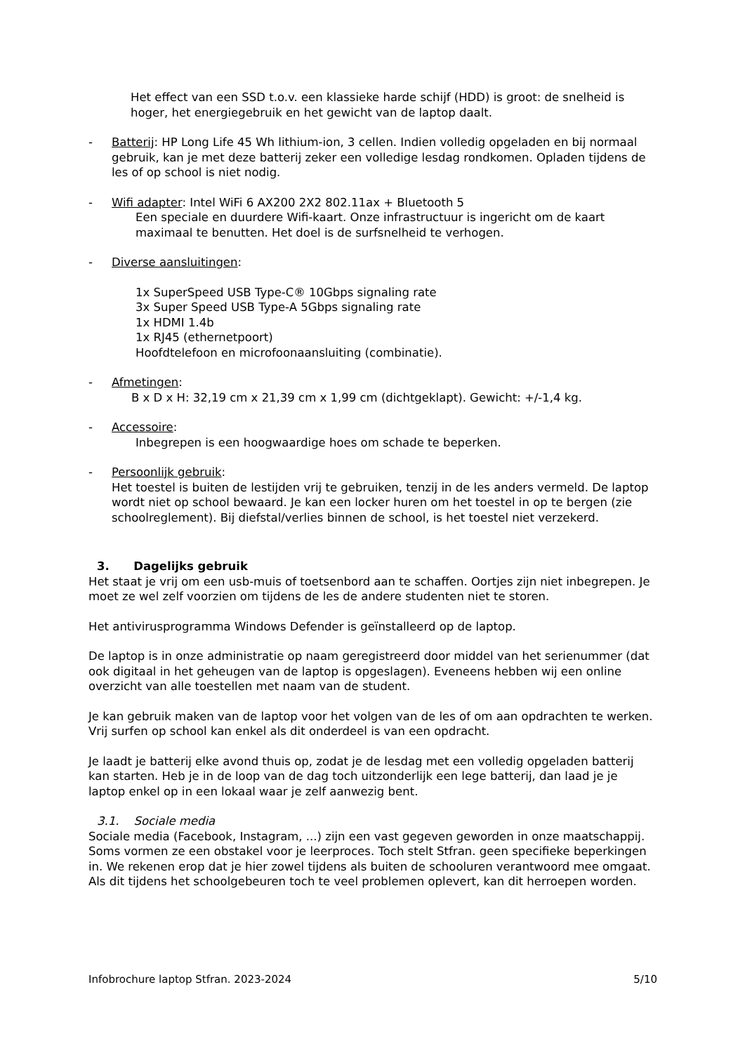Het effect van een SSD t.o.v. een klassieke harde schijf (HDD) is groot: de snelheid is hoger, het energiegebruik en het gewicht van de laptop daalt.
- Batterij: HP Long Life 45 Wh lithium-ion, 3 cellen. Indien volledig opgeladen en bij normaal gebruik, kan je met deze batterij zeker een volledige lesdag rondkomen. Opladen tijdens de les of op school is niet nodig.
- Wifi adapter: Intel WiFi 6 AX200 2X2 802.11ax + Bluetooth 5
Een speciale en duurdere Wifi-kaart. Onze infrastructuur is ingericht om de kaart maximaal te benutten. Het doel is de surfsnelheid te verhogen.
- Diverse aansluitingen:
1x SuperSpeed USB Type-C® 10Gbps signaling rate
3x Super Speed USB Type-A 5Gbps signaling rate
1x HDMI 1.4b
1x RJ45 (ethernetpoort)
Hoofdtelefoon en microfoonaansluiting (combinatie).
- Afmetingen:
B x D x H: 32,19 cm x 21,39 cm x 1,99 cm (dichtgeklapt). Gewicht: +/-1,4 kg.
- Accessoire:
Inbegrepen is een hoogwaardige hoes om schade te beperken.
- Persoonlijk gebruik:
Het toestel is buiten de lestijden vrij te gebruiken, tenzij in de les anders vermeld. De laptop wordt niet op school bewaard. Je kan een locker huren om het toestel in op te bergen (zie schoolreglement). Bij diefstal/verlies binnen de school, is het toestel niet verzekerd.
3. Dagelijks gebruik
Het staat je vrij om een usb-muis of toetsenbord aan te schaffen. Oortjes zijn niet inbegrepen. Je moet ze wel zelf voorzien om tijdens de les de andere studenten niet te storen.
Het antivirusprogramma Windows Defender is geïnstalleerd op de laptop.
De laptop is in onze administratie op naam geregistreerd door middel van het serienummer (dat ook digitaal in het geheugen van de laptop is opgeslagen). Eveneens hebben wij een online overzicht van alle toestellen met naam van de student.
Je kan gebruik maken van de laptop voor het volgen van de les of om aan opdrachten te werken. Vrij surfen op school kan enkel als dit onderdeel is van een opdracht.
Je laadt je batterij elke avond thuis op, zodat je de lesdag met een volledig opgeladen batterij kan starten. Heb je in de loop van de dag toch uitzonderlijk een lege batterij, dan laad je je laptop enkel op in een lokaal waar je zelf aanwezig bent.
3.1. Sociale media
Sociale media (Facebook, Instagram, ...) zijn een vast gegeven geworden in onze maatschappij. Soms vormen ze een obstakel voor je leerproces. Toch stelt Stfran. geen specifieke beperkingen in. We rekenen erop dat je hier zowel tijdens als buiten de schooluren verantwoord mee omgaat. Als dit tijdens het schoolgebeuren toch te veel problemen oplevert, kan dit herroepen worden.
Infobrochure laptop Stfran. 2023-2024 5/10